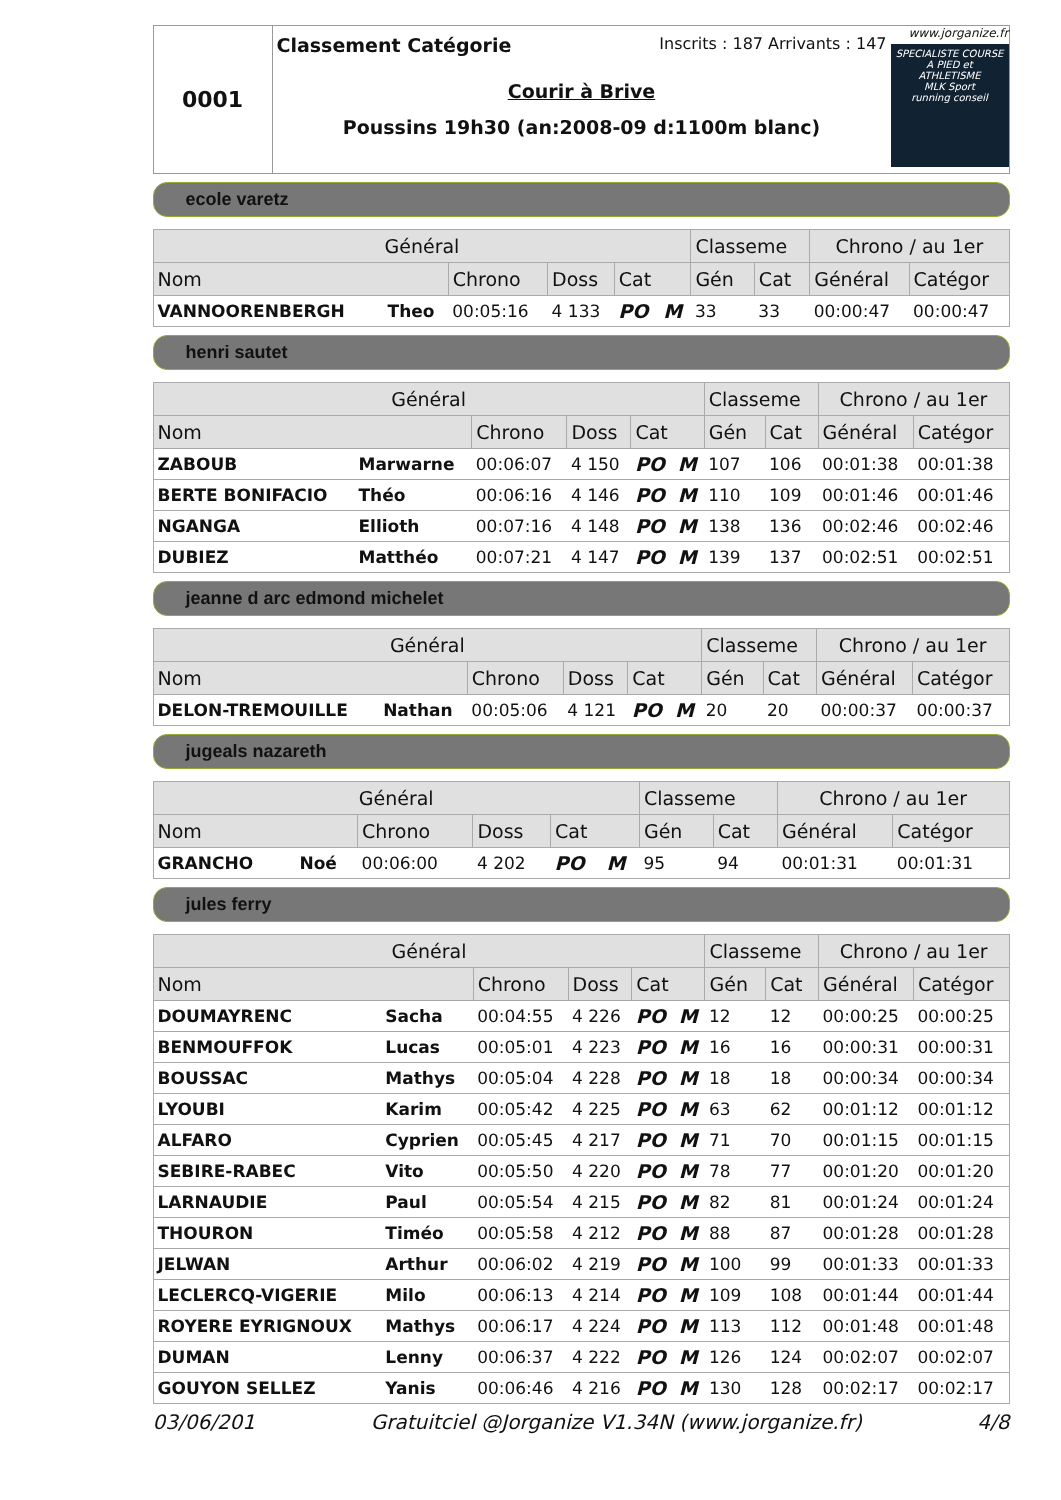0001
Classement Catégorie Inscrits : 187 Arrivants : 147
Courir à Brive
Poussins 19h30 (an:2008-09 d:1100m blanc)
www.jorganize.fr
SPECIALISTE COURSE A PIED et ATHLETISME
MLK Sport
running conseil
ecole varetz
| Général | | | | | | Classeme | | Chrono / au 1er | |
| --- | --- | --- | --- | --- | --- | --- | --- | --- | --- |
| Nom | | Chrono | Doss | Cat | | Gén | Cat | Général | Catégor |
| VANNOORENBERGH | Theo | 00:05:16 | 4 133 | PO | M | 33 | 33 | 00:00:47 | 00:00:47 |
henri sautet
| Général | | | | | | Classeme | | Chrono / au 1er | |
| --- | --- | --- | --- | --- | --- | --- | --- | --- | --- |
| Nom | | Chrono | Doss | Cat | | Gén | Cat | Général | Catégor |
| ZABOUB | Marwarne | 00:06:07 | 4 150 | PO | M | 107 | 106 | 00:01:38 | 00:01:38 |
| BERTE BONIFACIO | Théo | 00:06:16 | 4 146 | PO | M | 110 | 109 | 00:01:46 | 00:01:46 |
| NGANGA | Ellioth | 00:07:16 | 4 148 | PO | M | 138 | 136 | 00:02:46 | 00:02:46 |
| DUBIEZ | Matthéo | 00:07:21 | 4 147 | PO | M | 139 | 137 | 00:02:51 | 00:02:51 |
jeanne d arc edmond michelet
| Général | | | | | | Classeme | | Chrono / au 1er | |
| --- | --- | --- | --- | --- | --- | --- | --- | --- | --- |
| Nom | | Chrono | Doss | Cat | | Gén | Cat | Général | Catégor |
| DELON-TREMOUILLE | Nathan | 00:05:06 | 4 121 | PO | M | 20 | 20 | 00:00:37 | 00:00:37 |
jugeals nazareth
| Général | | | | | | Classeme | | Chrono / au 1er | |
| --- | --- | --- | --- | --- | --- | --- | --- | --- | --- |
| Nom | | Chrono | Doss | Cat | | Gén | Cat | Général | Catégor |
| GRANCHO | Noé | 00:06:00 | 4 202 | PO | M | 95 | 94 | 00:01:31 | 00:01:31 |
jules ferry
| Général | | | | | | Classeme | | Chrono / au 1er | |
| --- | --- | --- | --- | --- | --- | --- | --- | --- | --- |
| Nom | | Chrono | Doss | Cat | | Gén | Cat | Général | Catégor |
| DOUMAYRENC | Sacha | 00:04:55 | 4 226 | PO | M | 12 | 12 | 00:00:25 | 00:00:25 |
| BENMOUFFOK | Lucas | 00:05:01 | 4 223 | PO | M | 16 | 16 | 00:00:31 | 00:00:31 |
| BOUSSAC | Mathys | 00:05:04 | 4 228 | PO | M | 18 | 18 | 00:00:34 | 00:00:34 |
| LYOUBI | Karim | 00:05:42 | 4 225 | PO | M | 63 | 62 | 00:01:12 | 00:01:12 |
| ALFARO | Cyprien | 00:05:45 | 4 217 | PO | M | 71 | 70 | 00:01:15 | 00:01:15 |
| SEBIRE-RABEC | Vito | 00:05:50 | 4 220 | PO | M | 78 | 77 | 00:01:20 | 00:01:20 |
| LARNAUDIE | Paul | 00:05:54 | 4 215 | PO | M | 82 | 81 | 00:01:24 | 00:01:24 |
| THOURON | Timéo | 00:05:58 | 4 212 | PO | M | 88 | 87 | 00:01:28 | 00:01:28 |
| JELWAN | Arthur | 00:06:02 | 4 219 | PO | M | 100 | 99 | 00:01:33 | 00:01:33 |
| LECLERCQ-VIGERIE | Milo | 00:06:13 | 4 214 | PO | M | 109 | 108 | 00:01:44 | 00:01:44 |
| ROYERE EYRIGNOUX | Mathys | 00:06:17 | 4 224 | PO | M | 113 | 112 | 00:01:48 | 00:01:48 |
| DUMAN | Lenny | 00:06:37 | 4 222 | PO | M | 126 | 124 | 00:02:07 | 00:02:07 |
| GOUYON SELLEZ | Yanis | 00:06:46 | 4 216 | PO | M | 130 | 128 | 00:02:17 | 00:02:17 |
03/06/201 Gratuitciel @Jorganize V1.34N (www.jorganize.fr) 4/8